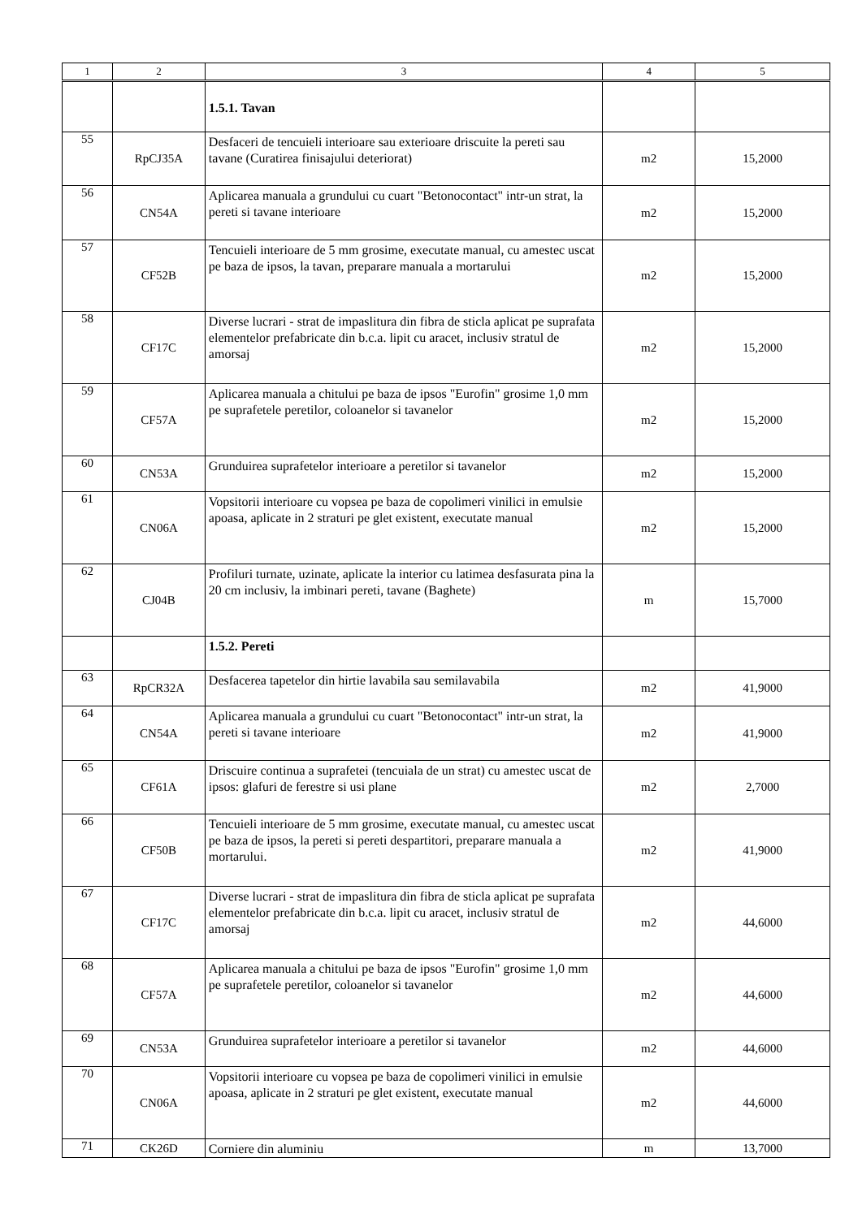| 1 | 2 | 3 | 4 | 5 |
| --- | --- | --- | --- | --- |
| | | 1.5.1. Tavan | | |
| 55 | RpCJ35A | Desfaceri de tencuieli interioare sau exterioare driscuite la pereti sau tavane (Curatirea finisajului deteriorat) | m2 | 15,2000 |
| 56 | CN54A | Aplicarea manuala a grundului cu cuart "Betonocontact" intr-un strat, la pereti si tavane interioare | m2 | 15,2000 |
| 57 | CF52B | Tencuieli interioare de 5 mm grosime, executate manual, cu amestec uscat pe baza de ipsos, la tavan, preparare manuala a mortarului | m2 | 15,2000 |
| 58 | CF17C | Diverse lucrari - strat de impaslitura din fibra de sticla aplicat pe suprafata elementelor prefabricate din b.c.a. lipit cu aracet, inclusiv stratul de amorsaj | m2 | 15,2000 |
| 59 | CF57A | Aplicarea manuala a chitului pe baza de ipsos "Eurofin" grosime 1,0 mm pe suprafetele peretilor, coloanelor si tavanelor | m2 | 15,2000 |
| 60 | CN53A | Grunduirea suprafetelor interioare a peretilor si tavanelor | m2 | 15,2000 |
| 61 | CN06A | Vopsitorii interioare cu vopsea pe baza de copolimeri vinilici in emulsie apoasa, aplicate in 2 straturi pe glet existent, executate manual | m2 | 15,2000 |
| 62 | CJ04B | Profiluri turnate, uzinate, aplicate la interior cu latimea desfasurata pina la 20 cm inclusiv, la imbinari pereti, tavane (Baghete) | m | 15,7000 |
| | | 1.5.2. Pereti | | |
| 63 | RpCR32A | Desfacerea tapetelor din hirtie lavabila sau semilavabila | m2 | 41,9000 |
| 64 | CN54A | Aplicarea manuala a grundului cu cuart "Betonocontact" intr-un strat, la pereti si tavane interioare | m2 | 41,9000 |
| 65 | CF61A | Driscuire continua a suprafetei (tencuiala de un strat) cu amestec uscat de ipsos: glafuri de ferestre si usi plane | m2 | 2,7000 |
| 66 | CF50B | Tencuieli interioare de 5 mm grosime, executate manual, cu amestec uscat pe baza de ipsos, la pereti si pereti despartitori, preparare manuala a mortarului. | m2 | 41,9000 |
| 67 | CF17C | Diverse lucrari - strat de impaslitura din fibra de sticla aplicat pe suprafata elementelor prefabricate din b.c.a. lipit cu aracet, inclusiv stratul de amorsaj | m2 | 44,6000 |
| 68 | CF57A | Aplicarea manuala a chitului pe baza de ipsos "Eurofin" grosime 1,0 mm pe suprafetele peretilor, coloanelor si tavanelor | m2 | 44,6000 |
| 69 | CN53A | Grunduirea suprafetelor interioare a peretilor si tavanelor | m2 | 44,6000 |
| 70 | CN06A | Vopsitorii interioare cu vopsea pe baza de copolimeri vinilici in emulsie apoasa, aplicate in 2 straturi pe glet existent, executate manual | m2 | 44,6000 |
| 71 | CK26D | Corniere din aluminiu | m | 13,7000 |